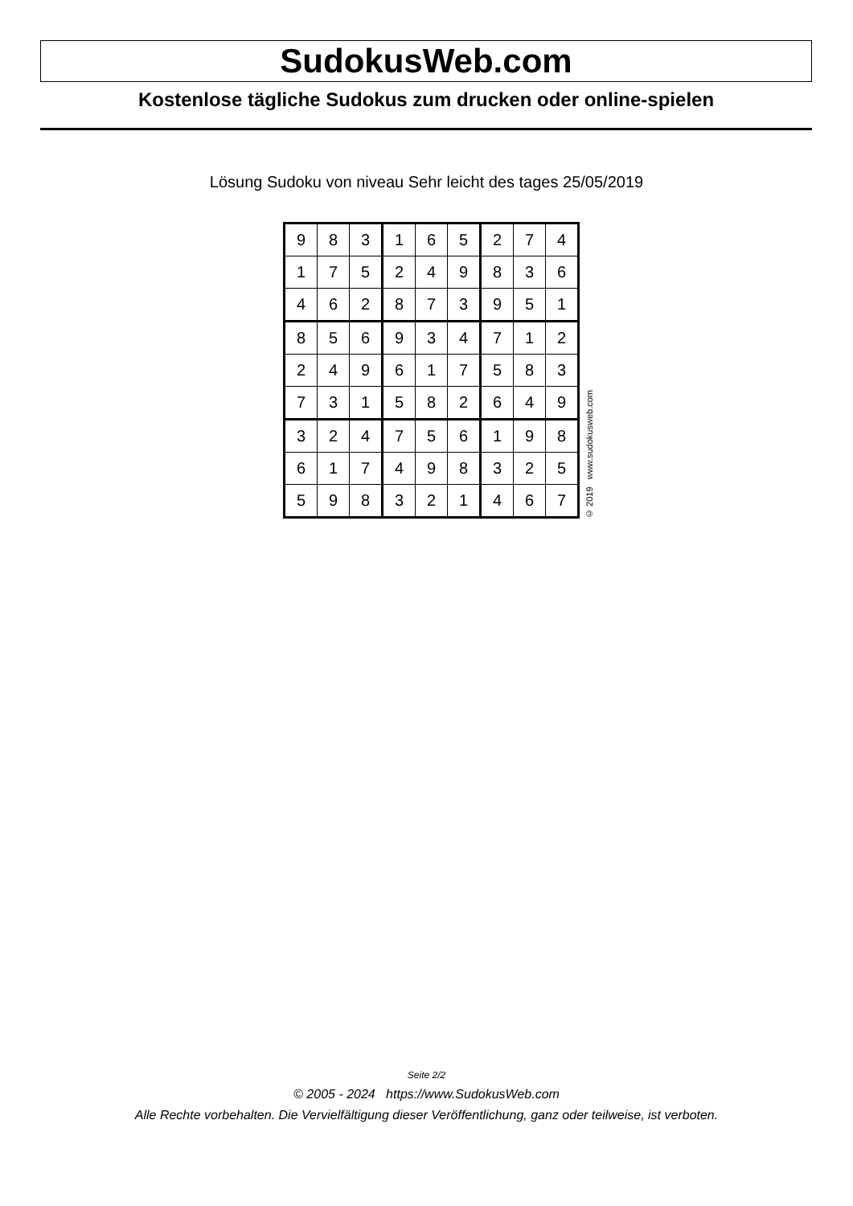SudokusWeb.com
Kostenlose tägliche Sudokus zum drucken oder online-spielen
Lösung Sudoku von niveau Sehr leicht des tages 25/05/2019
| 9 | 8 | 3 | 1 | 6 | 5 | 2 | 7 | 4 |
| 1 | 7 | 5 | 2 | 4 | 9 | 8 | 3 | 6 |
| 4 | 6 | 2 | 8 | 7 | 3 | 9 | 5 | 1 |
| 8 | 5 | 6 | 9 | 3 | 4 | 7 | 1 | 2 |
| 2 | 4 | 9 | 6 | 1 | 7 | 5 | 8 | 3 |
| 7 | 3 | 1 | 5 | 8 | 2 | 6 | 4 | 9 |
| 3 | 2 | 4 | 7 | 5 | 6 | 1 | 9 | 8 |
| 6 | 1 | 7 | 4 | 9 | 8 | 3 | 2 | 5 |
| 5 | 9 | 8 | 3 | 2 | 1 | 4 | 6 | 7 |
© 2019 www.sudokusweb.com
Seite 2/2
© 2005 - 2024 https://www.SudokusWeb.com
Alle Rechte vorbehalten. Die Vervielfältigung dieser Veröffentlichung, ganz oder teilweise, ist verboten.